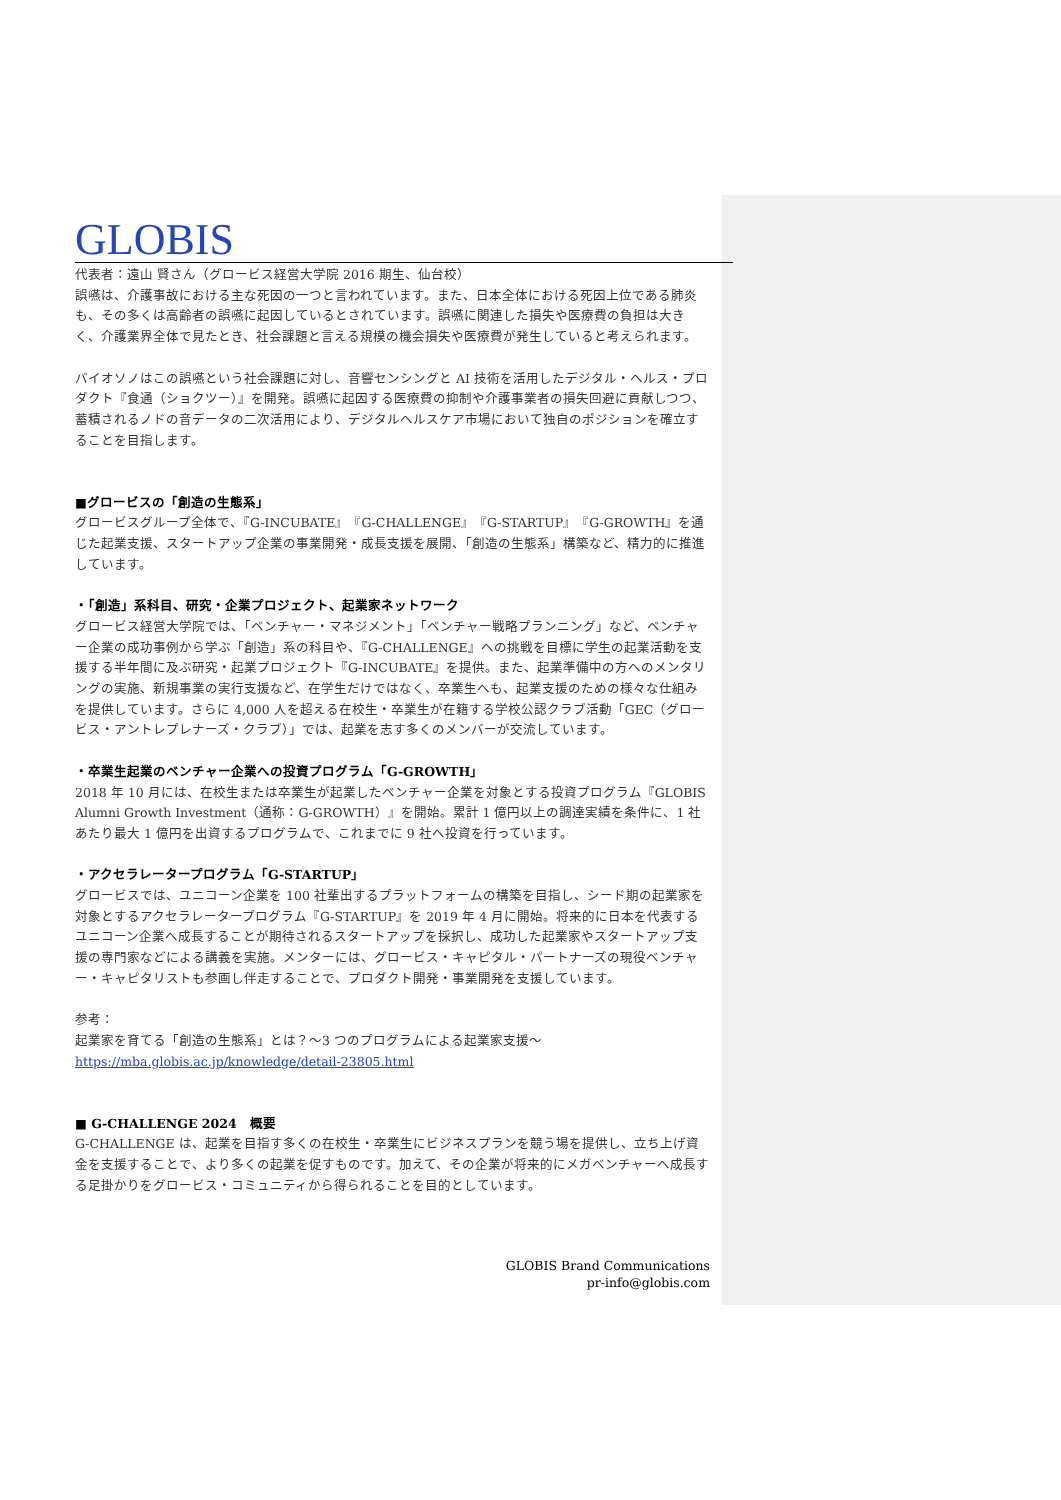GLOBIS
代表者：遠山 賢さん（グロービス経営大学院 2016 期生、仙台校）
誤嚥は、介護事故における主な死因の一つと言われています。また、日本全体における死因上位である肺炎も、その多くは高齢者の誤嚥に起因しているとされています。誤嚥に関連した損失や医療費の負担は大きく、介護業界全体で見たとき、社会課題と言える規模の機会損失や医療費が発生していると考えられます。
バイオソノはこの誤嚥という社会課題に対し、音響センシングと AI 技術を活用したデジタル・ヘルス・プロダクト『食通（ショクツー）』を開発。誤嚥に起因する医療費の抑制や介護事業者の損失回避に貢献しつつ、蓄積されるノドの音データの二次活用により、デジタルヘルスケア市場において独自のポジションを確立することを目指します。
■グロービスの「創造の生態系」
グロービスグループ全体で、『G-INCUBATE』『G-CHALLENGE』『G-STARTUP』『G-GROWTH』を通じた起業支援、スタートアップ企業の事業開発・成長支援を展開、「創造の生態系」構築など、精力的に推進しています。
・「創造」系科目、研究・企業プロジェクト、起業家ネットワーク
グロービス経営大学院では、「ベンチャー・マネジメント」「ベンチャー戦略プランニング」など、ベンチャー企業の成功事例から学ぶ「創造」系の科目や、『G-CHALLENGE』への挑戦を目標に学生の起業活動を支援する半年間に及ぶ研究・起業プロジェクト『G-INCUBATE』を提供。また、起業準備中の方へのメンタリングの実施、新規事業の実行支援など、在学生だけではなく、卒業生へも、起業支援のための様々な仕組みを提供しています。さらに 4,000 人を超える在校生・卒業生が在籍する学校公認クラブ活動「GEC（グロービス・アントレプレナーズ・クラブ）」では、起業を志す多くのメンバーが交流しています。
・卒業生起業のベンチャー企業への投資プログラム「G-GROWTH」
2018 年 10 月には、在校生または卒業生が起業したベンチャー企業を対象とする投資プログラム『GLOBIS Alumni Growth Investment（通称：G-GROWTH）』を開始。累計 1 億円以上の調達実績を条件に、1 社あたり最大 1 億円を出資するプログラムで、これまでに 9 社へ投資を行っています。
・アクセラレータープログラム「G-STARTUP」
グロービスでは、ユニコーン企業を 100 社輩出するプラットフォームの構築を目指し、シード期の起業家を対象とするアクセラレータープログラム『G-STARTUP』を 2019 年 4 月に開始。将来的に日本を代表するユニコーン企業へ成長することが期待されるスタートアップを採択し、成功した起業家やスタートアップ支援の専門家などによる講義を実施。メンターには、グロービス・キャピタル・パートナーズの現役ベンチャー・キャピタリストも参画し伴走することで、プロダクト開発・事業開発を支援しています。
参考：
起業家を育てる「創造の生態系」とは？～3 つのプログラムによる起業家支援～
https://mba.globis.ac.jp/knowledge/detail-23805.html
■ G-CHALLENGE 2024　概要
G-CHALLENGE は、起業を目指す多くの在校生・卒業生にビジネスプランを競う場を提供し、立ち上げ資金を支援することで、より多くの起業を促すものです。加えて、その企業が将来的にメガベンチャーへ成長する足掛かりをグロービス・コミュニティから得られることを目的としています。
GLOBIS Brand Communications
pr-info@globis.com